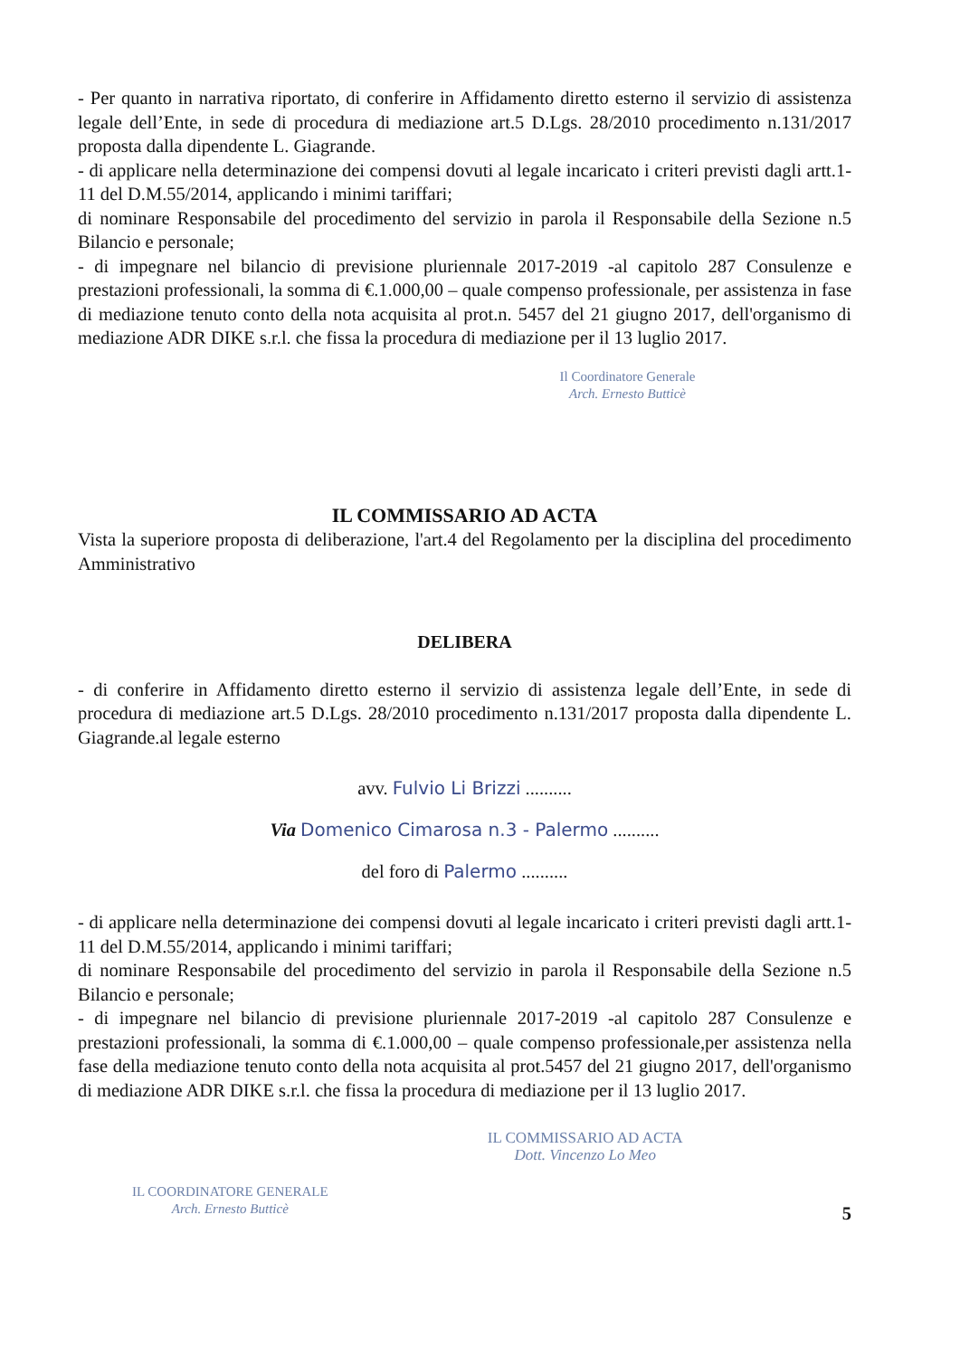- Per quanto in narrativa riportato, di conferire in Affidamento diretto esterno il servizio di assistenza legale dell’Ente, in sede di procedura di mediazione art.5 D.Lgs. 28/2010 procedimento n.131/2017 proposta dalla dipendente L. Giagrande.
- di applicare nella determinazione dei compensi dovuti al legale incaricato i criteri previsti dagli artt.1-11 del D.M.55/2014, applicando i minimi tariffari;
di nominare Responsabile del procedimento del servizio in parola il Responsabile della Sezione n.5 Bilancio e personale;
- di impegnare nel bilancio di previsione pluriennale 2017-2019 -al capitolo 287 Consulenze e prestazioni professionali, la somma di €.1.000,00 – quale compenso professionale, per assistenza in fase di mediazione tenuto conto della nota acquisita al prot.n. 5457 del 21 giugno 2017, dell'organismo di mediazione ADR DIKE s.r.l. che fissa la procedura di mediazione per il 13 luglio 2017.
Il Coordinatore Generale
Arch. Ernesto Butticè
IL COMMISSARIO AD ACTA
Vista la superiore proposta di deliberazione, l'art.4 del Regolamento per la disciplina del procedimento Amministrativo
DELIBERA
- di conferire in Affidamento diretto esterno il servizio di assistenza legale dell’Ente, in sede di procedura di mediazione art.5 D.Lgs. 28/2010 procedimento n.131/2017 proposta dalla dipendente L. Giagrande.al legale esterno
avv. Fulvio Li Brizzi ..........
Via Domenico Cimarosa n.3 - Palermo ..........
del foro di Palermo ..........
- di applicare nella determinazione dei compensi dovuti al legale incaricato i criteri previsti dagli artt.1-11 del D.M.55/2014, applicando i minimi tariffari;
di nominare Responsabile del procedimento del servizio in parola il Responsabile della Sezione n.5 Bilancio e personale;
- di impegnare nel bilancio di previsione pluriennale 2017-2019 -al capitolo 287 Consulenze e prestazioni professionali, la somma di €.1.000,00 – quale compenso professionale,per assistenza nella fase della mediazione tenuto conto della nota acquisita al prot.5457 del 21 giugno 2017, dell'organismo di mediazione ADR DIKE s.r.l. che fissa la procedura di mediazione per il 13 luglio 2017.
IL COORDINATORE GENERALE
Arch. Ernesto Butticè
IL COMMISSARIO AD ACTA
Dott. Vincenzo Lo Meo
5